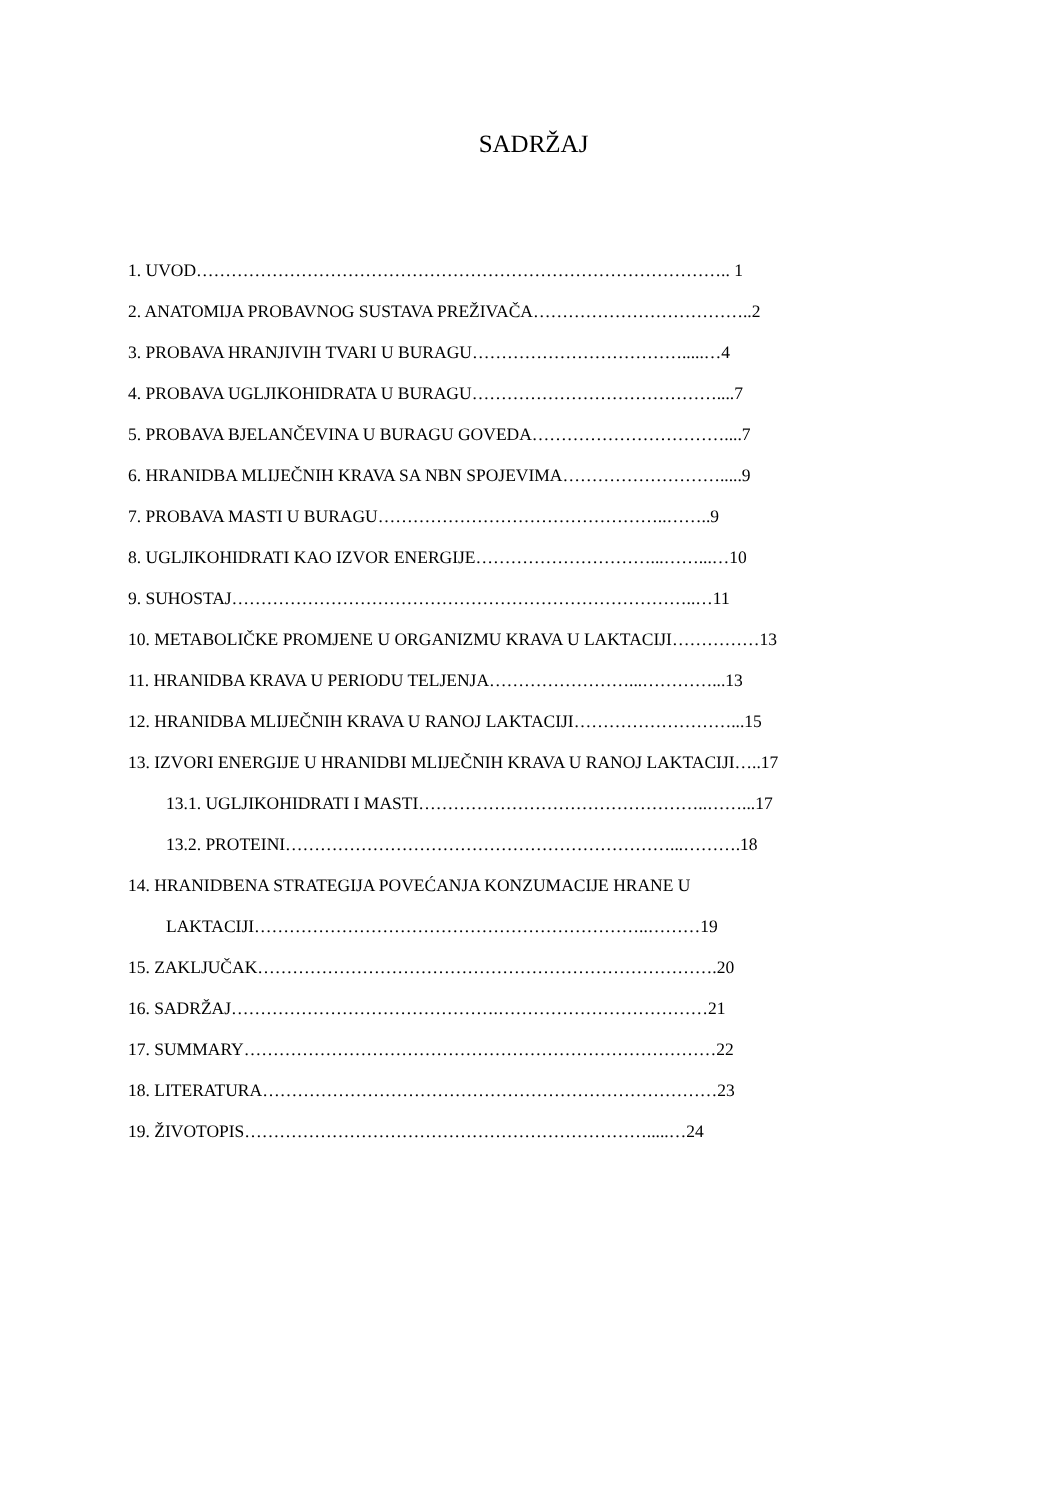SADRŽAJ
1. UVOD……………………………………………………………………………….. 1
2. ANATOMIJA PROBAVNOG SUSTAVA PREŽIVAČA………………………………..2
3. PROBAVA HRANJIVIH TVARI U BURAGU……………………………….....…4
4. PROBAVA UGLJIKOHIDRATA U BURAGU……………………………………....7
5. PROBAVA BJELANČEVINA U BURAGU GOVEDA……………………………....7
6. HRANIDBA MLIJEČNIH KRAVA SA NBN SPOJEVIMA……………………….....9
7. PROBAVA MASTI U BURAGU…………………………………………..……..9
8. UGLJIKOHIDRATI KAO IZVOR ENERGIJE…………………………...……...…10
9. SUHOSTAJ……………………………………………………………………..…11
10. METABOLIČKE PROMJENE U ORGANIZMU KRAVA U LAKTACIJI……………13
11. HRANIDBA KRAVA U PERIODU TELJENJA……………………...…………...13
12. HRANIDBA MLIJEČNIH KRAVA U RANOJ LAKTACIJI………………………...15
13. IZVORI ENERGIJE U HRANIDBI MLIJEČNIH KRAVA U RANOJ LAKTACIJI…..17
13.1. UGLJIKOHIDRATI I MASTI…………………………………………..……...17
13.2. PROTEINI…………………………………………………………...……….18
14. HRANIDBENA STRATEGIJA POVEĆANJA KONZUMACIJE HRANE U
LAKTACIJI…………………………………………………………..………19
15. ZAKLJUČAK…………………………………………………………………….20
16. SADRŽAJ……………………………………….………………………………21
17. SUMMARY………………………………………………………………………22
18. LITERATURA……………………………………………………………………23
19. ŽIVOTOPIS…………………………………………………………….....…24